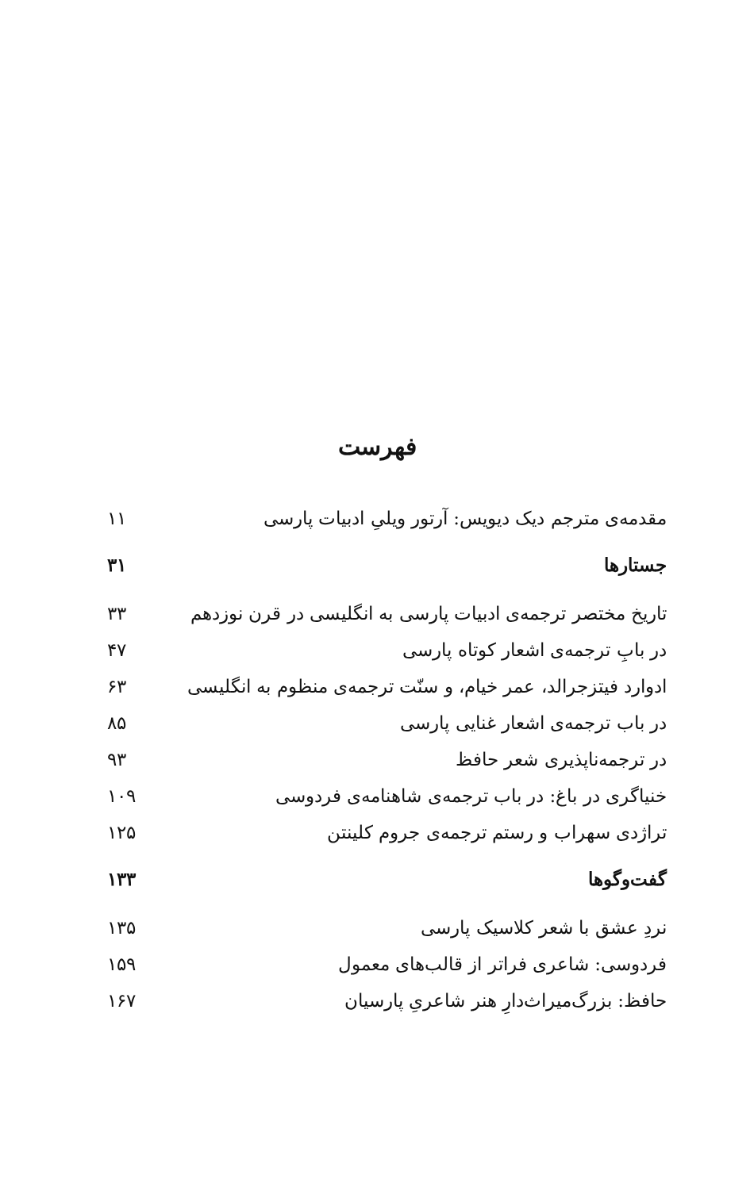فهرست
| مقدمه‌ی مترجم دیک دیویس: آرتور ویلیِ ادبیات پارسی | ۱۱ |
| جستارها | ۳۱ |
| تاریخ مختصر ترجمه‌ی ادبیات پارسی به انگلیسی در قرن نوزدهم | ۳۳ |
| در بابِ ترجمه‌ی اشعار کوتاه پارسی | ۴۷ |
| ادوارد فیتزجرالد، عمر خیام، و سنّت ترجمه‌ی منظوم به انگلیسی | ۶۳ |
| در باب ترجمه‌ی اشعار غنایی پارسی | ۸۵ |
| در ترجمه‌ناپذیری شعر حافظ | ۹۳ |
| خنیاگری در باغ: در باب ترجمه‌ی شاهنامه‌ی فردوسی | ۱۰۹ |
| تراژدی سهراب و رستم ترجمه‌ی جروم کلینتن | ۱۲۵ |
| گفت‌وگوها | ۱۳۳ |
| نردِ عشق با شعر کلاسیک پارسی | ۱۳۵ |
| فردوسی: شاعری فراتر از قالب‌های معمول | ۱۵۹ |
| حافظ: بزرگ‌میراث‌دارِ هنر شاعریِ پارسیان | ۱۶۷ |